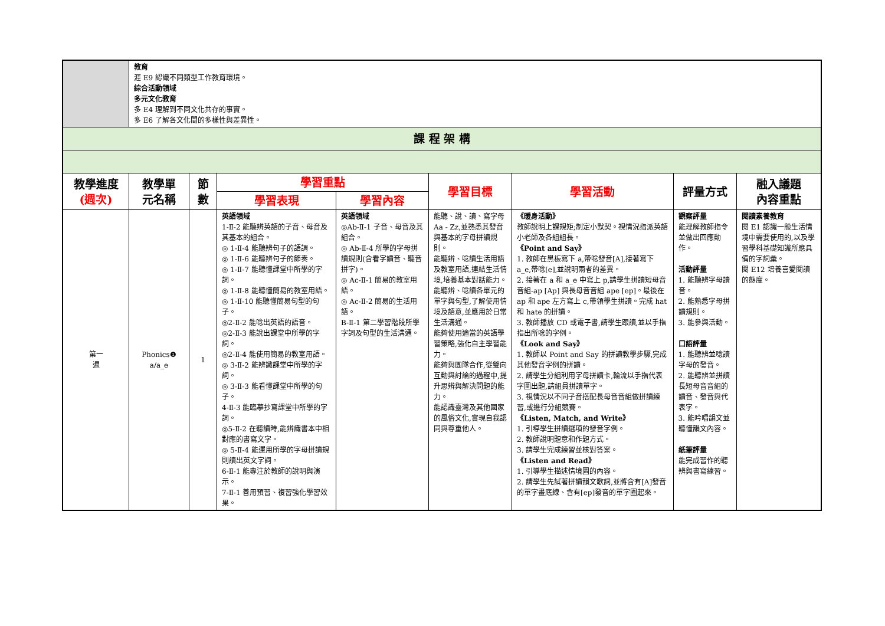| | 教育 涯 E9 認識不同類型工作教育環境。 綜合活動領域 多元文化教育 多 E4 理解到不同文化共存的事實。 多 E6 了解各文化間的多樣性與差異性。 | | | | | | | |
| 課 程 架 構 | | | | | | | | |
| 教學進度 (週次) | 教學單 元名稱 | 節 數 | 學習重點 | | 學習目標 | 學習活動 | 評量方式 | 融入議題 內容重點 |
| | | | 學習表現 | 學習內容 | | | | |
| 第一 週 | Phonics❶ a/a_e | 1 | 英語領域 1-Ⅱ-2 能聽辨英語的子音、母音及其基本的組合。 ◎ 1-Ⅱ-4 能聽辨句子的語調。 ◎ 1-Ⅱ-6 能聽辨句子的節奏。 ◎ 1-Ⅱ-7 能聽懂課堂中所學的字詞。 ◎ 1-Ⅱ-8 能聽懂簡易的教室用語。 ◎ 1-Ⅱ-10 能聽懂簡易句型的句子。 ◎2-Ⅱ-2 能唸出英語的語音。 ◎2-Ⅱ-3 能說出課堂中所學的字詞。 ◎2-Ⅱ-4 能使用簡易的教室用語。 ◎ 3-Ⅱ-2 能辨識課堂中所學的字詞。 ◎ 3-Ⅱ-3 能看懂課堂中所學的句子。 4-Ⅱ-3 能臨摹抄寫課堂中所學的字詞。 ◎5-Ⅱ-2 在聽讀時,能辨識書本中相對應的書寫文字。 ◎ 5-Ⅱ-4 能運用所學的字母拼讀規則讀出英文字詞。 6-Ⅱ-1 能專注於教師的說明與演示。 7-Ⅱ-1 善用預習、複習強化學習效果。 | 英語領域 ◎Ab-Ⅱ-1 子音、母音及其組合。 ◎ Ab-Ⅱ-4 所學的字母拼讀規則(含看字讀音、聽音拼字)。 ◎ Ac-Ⅱ-1 簡易的教室用語。 ◎ Ac-Ⅱ-2 簡易的生活用語。 B-Ⅱ-1 第二學習階段所學字詞及句型的生活溝通。 | 能聽、說、讀、寫字母 Aa - Zz,並熟悉其發音與基本的字母拼讀規則。 能聽辨、唸讀生活用語及教室用語,連結生活情境,培養基本對話能力。 能聽辨、唸讀各單元的單字與句型,了解使用情境及語意,並應用於日常生活溝通。 能夠使用適當的英語學習策略,強化自主學習能力。 能夠與團隊合作,從雙向互動與討論的過程中,提升思辨與解決問題的能力。 能認識臺灣及其他國家的風俗文化,實現自我認同與尊重他人。 | 《暖身活動》 教師說明上課規矩;制定小默契。視情況指派英語小老師及各組組長。 《Point and Say》 1. 教師在黑板寫下 a,帶唸發音[A],接著寫下 a_e,帶唸[e],並說明兩者的差異。 2. 接著在 a 和 a_e 中寫上 p,請學生拼讀短母音音組-ap [Ap] 與長母音音組 ape [ep]。最後在 ap 和 ape 左方寫上 c,帶領學生拼讀。完成 hat 和 hate 的拼讀。 3. 教師播放 CD 或電子書,請學生跟讀,並以手指指出所唸的字例。 《Look and Say》 1. 教師以 Point and Say 的拼讀教學步驟,完成其他發音字例的拼讀。 2. 請學生分組利用字母拼讀卡,輪流以手指代表字圖出題,請組員拼讀單字。 3. 視情況以不同子音搭配長母音音組做拼讀練習,或進行分組競賽。 《Listen, Match, and Write》 1. 引導學生拼讀選項的發音字例。 2. 教師說明題意和作題方式。 3. 請學生完成練習並核對答案。 《Listen and Read》 1. 引導學生描述情境圖的內容。 2. 請學生先試著拼讀韻文歌詞,並將含有[A]發音的單字畫底線、含有[ep]發音的單字圈起來。 | 觀察評量 能理解教師指令並做出回應動作。 活動評量 1. 能聽辨字母讀音。 2. 能熟悉字母拼讀規則。 3. 能參與活動。 口語評量 1. 能聽辨並唸讀字母的發音。 2. 能聽辨並拼讀長短母音音組的讀音、發音與代表字。 3. 能吟唱韻文並聽懂韻文內容。 紙筆評量 能完成習作的聽辨與書寫練習。 | 閱讀素養教育 閱 E1 認識一般生活情境中需要使用的,以及學習學科基礎知識所應具備的字詞彙。 閱 E12 培養喜愛閱讀的態度。 |